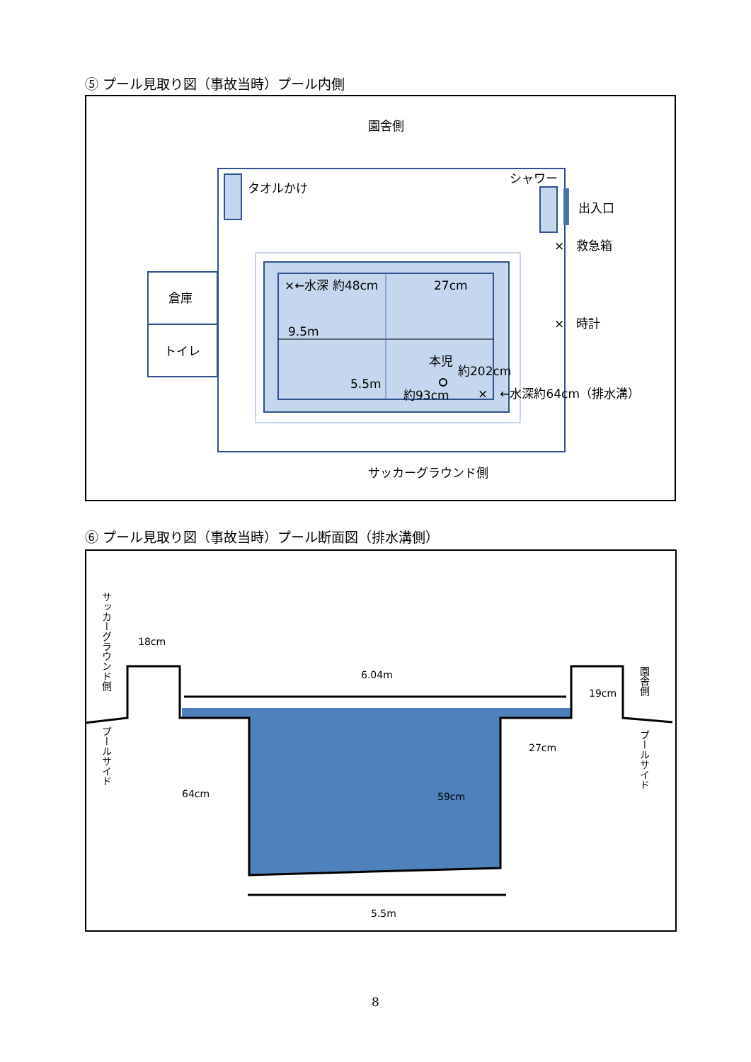⑤ プール見取り図（事故当時）プール内側
園舎側
タオルかけ
シャワー
出入口
×　救急箱
×　時計
倉庫
トイレ
×←水深 約48cm
27cm
9.5m
5.5m
本児
約202cm
約93cm
×　←水深約64cm（排水溝）
サッカーグラウンド側
⑥ プール見取り図（事故当時）プール断面図（排水溝側）
18cm
6.04m
19cm
27cm
64cm
59cm
5.5m
サッカーグラウンド側
プールサイド
園舎側
プールサイド
8